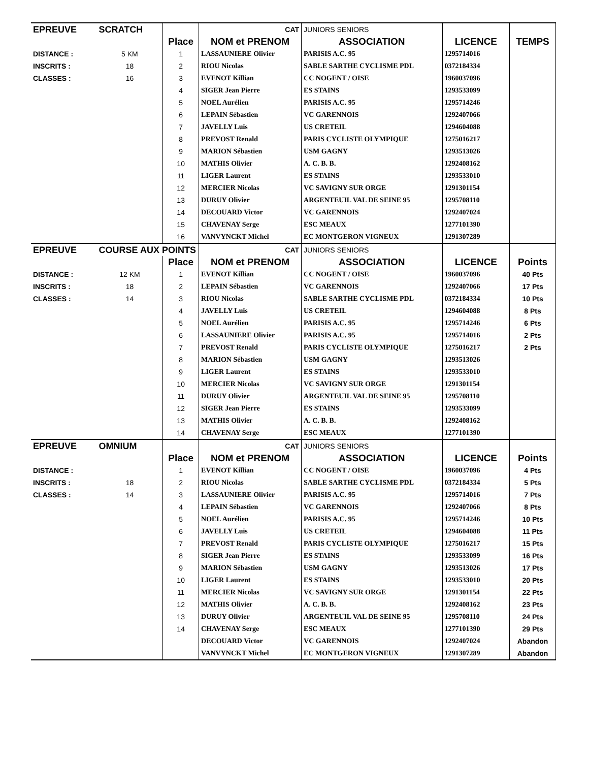| EPREUVE | SCRATCH | | CAT | JUNIORS SENIORS | | |
| | | Place | NOM et PRENOM | ASSOCIATION | LICENCE | TEMPS |
| DISTANCE : | 5 KM | 1 | LASSAUNIERE Olivier | PARISIS A.C. 95 | 1295714016 | |
| INSCRITS : | 18 | 2 | RIOU Nicolas | SABLE SARTHE CYCLISME PDL | 0372184334 | |
| CLASSES : | 16 | 3 | EVENOT Killian | CC NOGENT / OISE | 1960037096 | |
| | | 4 | SIGER Jean Pierre | ES STAINS | 1293533099 | |
| | | 5 | NOEL Aurélien | PARISIS A.C. 95 | 1295714246 | |
| | | 6 | LEPAIN Sébastien | VC GARENNOIS | 1292407066 | |
| | | 7 | JAVELLY Luis | US CRETEIL | 1294604088 | |
| | | 8 | PREVOST Renald | PARIS CYCLISTE OLYMPIQUE | 1275016217 | |
| | | 9 | MARION Sébastien | USM GAGNY | 1293513026 | |
| | | 10 | MATHIS Olivier | A. C. B. B. | 1292408162 | |
| | | 11 | LIGER Laurent | ES STAINS | 1293533010 | |
| | | 12 | MERCIER Nicolas | VC SAVIGNY SUR ORGE | 1291301154 | |
| | | 13 | DURUY Olivier | ARGENTEUIL VAL DE SEINE 95 | 1295708110 | |
| | | 14 | DECOUARD Victor | VC GARENNOIS | 1292407024 | |
| | | 15 | CHAVENAY Serge | ESC MEAUX | 1277101390 | |
| | | 16 | VANVYNCKT Michel | EC MONTGERON VIGNEUX | 1291307289 | |
| EPREUVE | COURSE AUX POINTS | | CAT | JUNIORS SENIORS | | |
| | | Place | NOM et PRENOM | ASSOCIATION | LICENCE | Points |
| DISTANCE : | 12 KM | 1 | EVENOT Killian | CC NOGENT / OISE | 1960037096 | 40 Pts |
| INSCRITS : | 18 | 2 | LEPAIN Sébastien | VC GARENNOIS | 1292407066 | 17 Pts |
| CLASSES : | 14 | 3 | RIOU Nicolas | SABLE SARTHE CYCLISME PDL | 0372184334 | 10 Pts |
| | | 4 | JAVELLY Luis | US CRETEIL | 1294604088 | 8 Pts |
| | | 5 | NOEL Aurélien | PARISIS A.C. 95 | 1295714246 | 6 Pts |
| | | 6 | LASSAUNIERE Olivier | PARISIS A.C. 95 | 1295714016 | 2 Pts |
| | | 7 | PREVOST Renald | PARIS CYCLISTE OLYMPIQUE | 1275016217 | 2 Pts |
| | | 8 | MARION Sébastien | USM GAGNY | 1293513026 | |
| | | 9 | LIGER Laurent | ES STAINS | 1293533010 | |
| | | 10 | MERCIER Nicolas | VC SAVIGNY SUR ORGE | 1291301154 | |
| | | 11 | DURUY Olivier | ARGENTEUIL VAL DE SEINE 95 | 1295708110 | |
| | | 12 | SIGER Jean Pierre | ES STAINS | 1293533099 | |
| | | 13 | MATHIS Olivier | A. C. B. B. | 1292408162 | |
| | | 14 | CHAVENAY Serge | ESC MEAUX | 1277101390 | |
| EPREUVE | OMNIUM | | CAT | JUNIORS SENIORS | | |
| | | Place | NOM et PRENOM | ASSOCIATION | LICENCE | Points |
| DISTANCE : | | 1 | EVENOT Killian | CC NOGENT / OISE | 1960037096 | 4 Pts |
| INSCRITS : | 18 | 2 | RIOU Nicolas | SABLE SARTHE CYCLISME PDL | 0372184334 | 5 Pts |
| CLASSES : | 14 | 3 | LASSAUNIERE Olivier | PARISIS A.C. 95 | 1295714016 | 7 Pts |
| | | 4 | LEPAIN Sébastien | VC GARENNOIS | 1292407066 | 8 Pts |
| | | 5 | NOEL Aurélien | PARISIS A.C. 95 | 1295714246 | 10 Pts |
| | | 6 | JAVELLY Luis | US CRETEIL | 1294604088 | 11 Pts |
| | | 7 | PREVOST Renald | PARIS CYCLISTE OLYMPIQUE | 1275016217 | 15 Pts |
| | | 8 | SIGER Jean Pierre | ES STAINS | 1293533099 | 16 Pts |
| | | 9 | MARION Sébastien | USM GAGNY | 1293513026 | 17 Pts |
| | | 10 | LIGER Laurent | ES STAINS | 1293533010 | 20 Pts |
| | | 11 | MERCIER Nicolas | VC SAVIGNY SUR ORGE | 1291301154 | 22 Pts |
| | | 12 | MATHIS Olivier | A. C. B. B. | 1292408162 | 23 Pts |
| | | 13 | DURUY Olivier | ARGENTEUIL VAL DE SEINE 95 | 1295708110 | 24 Pts |
| | | 14 | CHAVENAY Serge | ESC MEAUX | 1277101390 | 29 Pts |
| | | | DECOUARD Victor | VC GARENNOIS | 1292407024 | Abandon |
| | | | VANVYNCKT Michel | EC MONTGERON VIGNEUX | 1291307289 | Abandon |